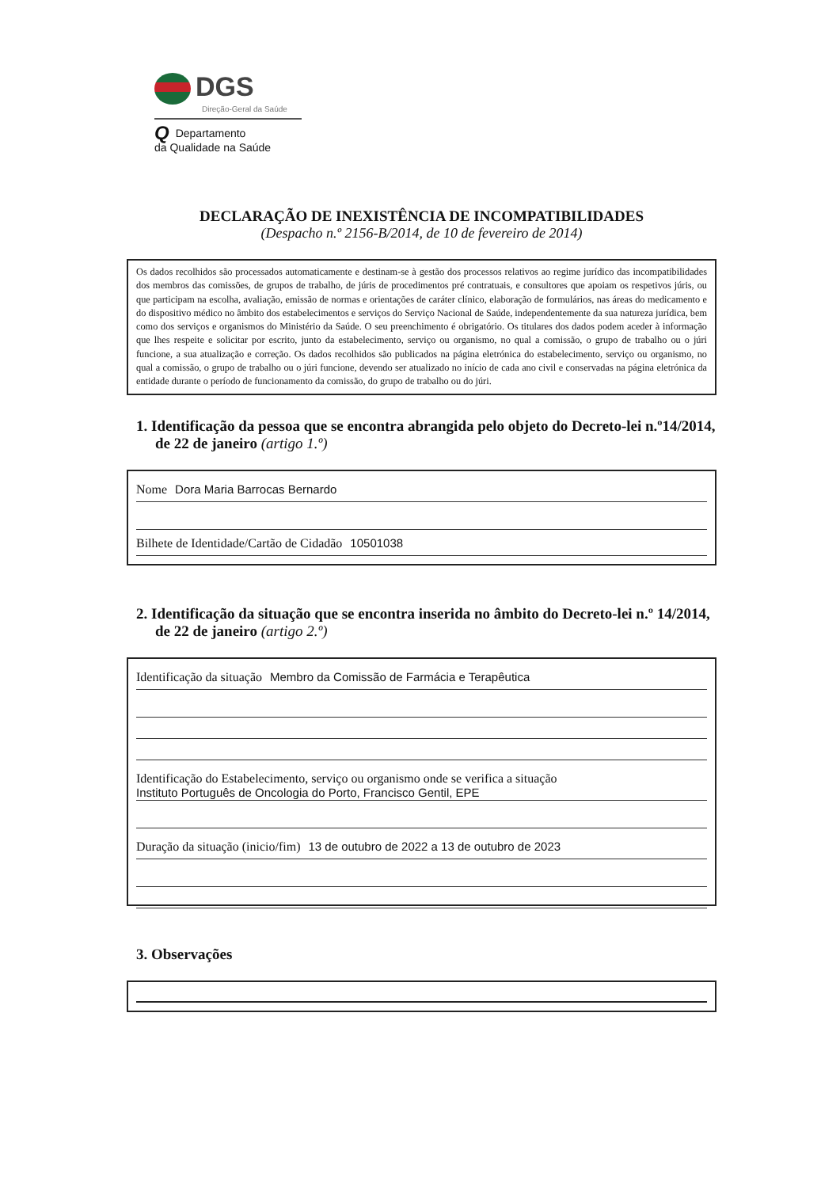DGS
Direção-Geral da Saúde
QDepartamento
da Qualidade na Saúde
DECLARAÇÃO DE INEXISTÊNCIA DE INCOMPATIBILIDADES
(Despacho n.º 2156-B/2014, de 10 de fevereiro de 2014)
Os dados recolhidos são processados automaticamente e destinam-se à gestão dos processos relativos ao regime jurídico das incompatibilidades dos membros das comissões, de grupos de trabalho, de júris de procedimentos pré contratuais, e consultores que apoiam os respetivos júris, ou que participam na escolha, avaliação, emissão de normas e orientações de caráter clínico, elaboração de formulários, nas áreas do medicamento e do dispositivo médico no âmbito dos estabelecimentos e serviços do Serviço Nacional de Saúde, independentemente da sua natureza jurídica, bem como dos serviços e organismos do Ministério da Saúde. O seu preenchimento é obrigatório. Os titulares dos dados podem aceder à informação que lhes respeite e solicitar por escrito, junto da estabelecimento, serviço ou organismo, no qual a comissão, o grupo de trabalho ou o júri funcione, a sua atualização e correção. Os dados recolhidos são publicados na página eletrónica do estabelecimento, serviço ou organismo, no qual a comissão, o grupo de trabalho ou o júri funcione, devendo ser atualizado no início de cada ano civil e conservadas na página eletrónica da entidade durante o período de funcionamento da comissão, do grupo de trabalho ou do júri.
1. Identificação da pessoa que se encontra abrangida pelo objeto do Decreto-lei n.º14/2014, de 22 de janeiro (artigo 1.º)
Nome Dora Maria Barrocas Bernardo
Bilhete de Identidade/Cartão de Cidadão 10501038
2. Identificação da situação que se encontra inserida no âmbito do Decreto-lei n.º 14/2014, de 22 de janeiro (artigo 2.º)
Identificação da situação Membro da Comissão de Farmácia e Terapêutica
Identificação do Estabelecimento, serviço ou organismo onde se verifica a situação
Instituto Português de Oncologia do Porto, Francisco Gentil, EPE
Duração da situação (inicio/fim) 13 de outubro de 2022 a 13 de outubro de 2023
3. Observações